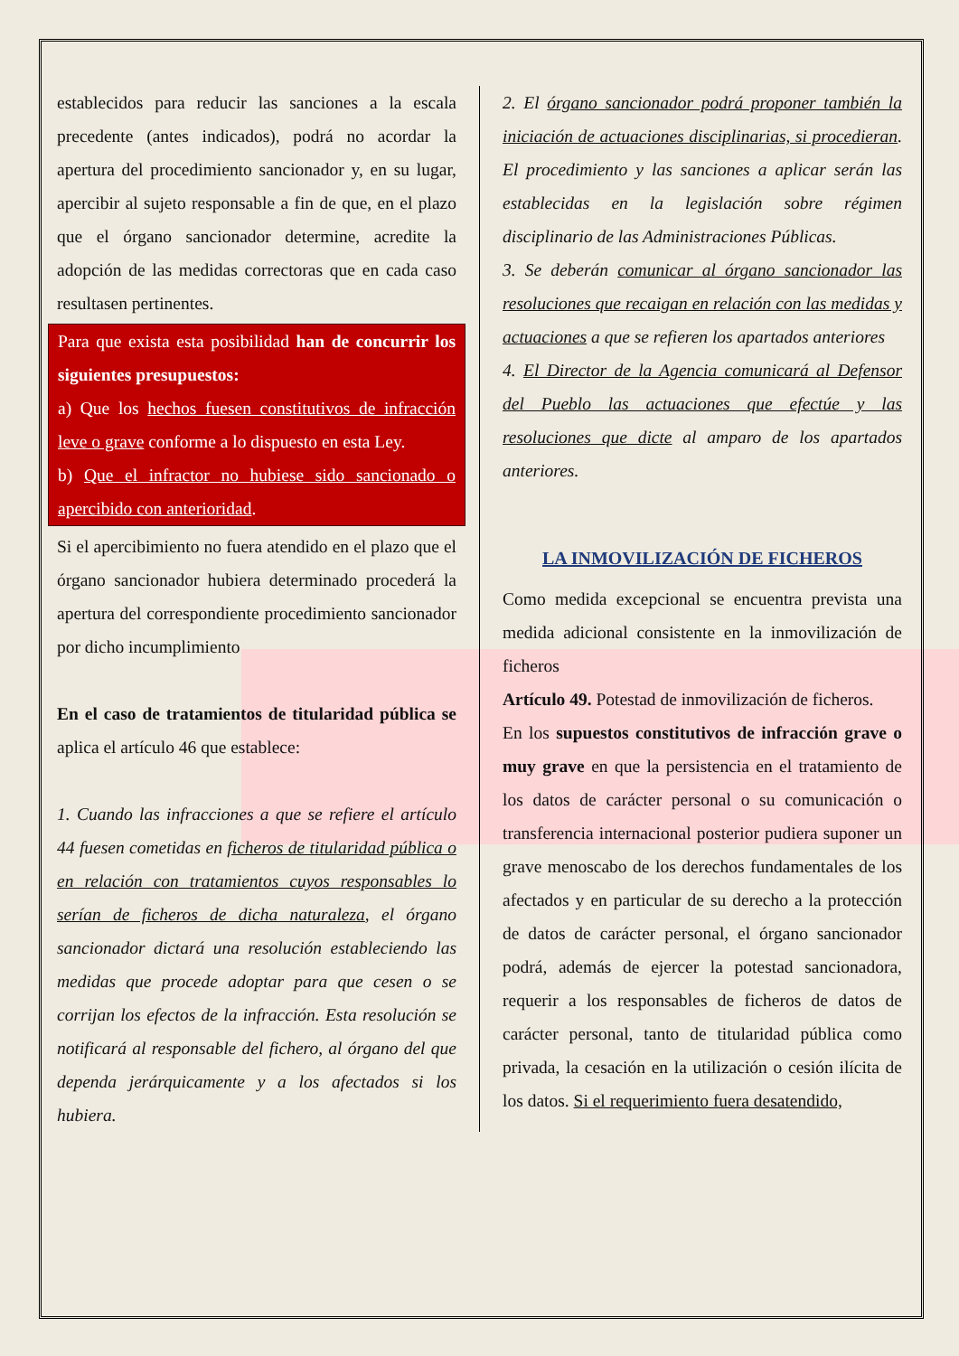establecidos para reducir las sanciones a la escala precedente (antes indicados), podrá no acordar la apertura del procedimiento sancionador y, en su lugar, apercibir al sujeto responsable a fin de que, en el plazo que el órgano sancionador determine, acredite la adopción de las medidas correctoras que en cada caso resultasen pertinentes.
Para que exista esta posibilidad han de concurrir los siguientes presupuestos:
a) Que los hechos fuesen constitutivos de infracción leve o grave conforme a lo dispuesto en esta Ley.
b) Que el infractor no hubiese sido sancionado o apercibido con anterioridad.
Si el apercibimiento no fuera atendido en el plazo que el órgano sancionador hubiera determinado procederá la apertura del correspondiente procedimiento sancionador por dicho incumplimiento
En el caso de tratamientos de titularidad pública se aplica el artículo 46 que establece:
1. Cuando las infracciones a que se refiere el artículo 44 fuesen cometidas en ficheros de titularidad pública o en relación con tratamientos cuyos responsables lo serían de ficheros de dicha naturaleza, el órgano sancionador dictará una resolución estableciendo las medidas que procede adoptar para que cesen o se corrijan los efectos de la infracción. Esta resolución se notificará al responsable del fichero, al órgano del que dependa jerárquicamente y a los afectados si los hubiera.
2. El órgano sancionador podrá proponer también la iniciación de actuaciones disciplinarias, si procedieran. El procedimiento y las sanciones a aplicar serán las establecidas en la legislación sobre régimen disciplinario de las Administraciones Públicas.
3. Se deberán comunicar al órgano sancionador las resoluciones que recaigan en relación con las medidas y actuaciones a que se refieren los apartados anteriores
4. El Director de la Agencia comunicará al Defensor del Pueblo las actuaciones que efectúe y las resoluciones que dicte al amparo de los apartados anteriores.
LA INMOVILIZACIÓN DE FICHEROS
Como medida excepcional se encuentra prevista una medida adicional consistente en la inmovilización de ficheros
Artículo 49. Potestad de inmovilización de ficheros.
En los supuestos constitutivos de infracción grave o muy grave en que la persistencia en el tratamiento de los datos de carácter personal o su comunicación o transferencia internacional posterior pudiera suponer un grave menoscabo de los derechos fundamentales de los afectados y en particular de su derecho a la protección de datos de carácter personal, el órgano sancionador podrá, además de ejercer la potestad sancionadora, requerir a los responsables de ficheros de datos de carácter personal, tanto de titularidad pública como privada, la cesación en la utilización o cesión ilícita de los datos. Si el requerimiento fuera desatendido,